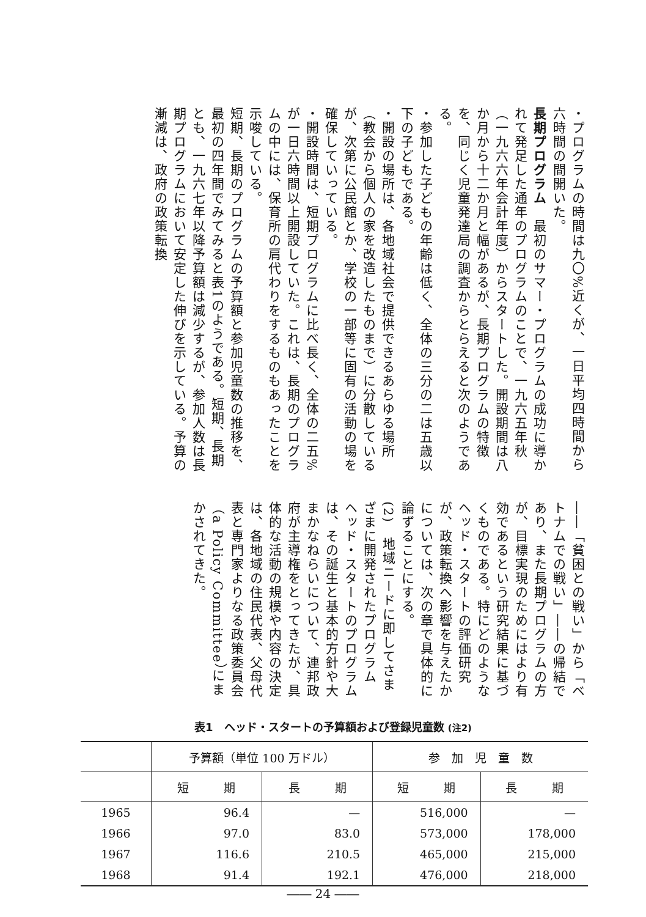・プログラムの時間は九〇%近くが、一日平均四時間から六時間の間開いた。
長期プログラム　最初のサマー・プログラムの成功に導かれて発足した通年のプログラムのことで、一九六五年秋（一九六六年会計年度）からスタートした。開設期間は八か月から十二か月と幅があるが、長期プログラムの特徴を、同じく児童発達局の調査からとらえると次のようである。
・参加した子どもの年齢は低く、全体の三分の二は五歳以下の子どもである。
・開設の場所は、各地域社会で提供できるあらゆる場所（教会から個人の家を改造したものまで）に分散しているが、次第に公民館とか、学校の一部等に固有の活動の場を確保していっている。
・開設時間は、短期プログラムに比べ長く、全体の二五%が一日六時間以上開設していた。これは、長期のプログラムの中には、保育所の肩代わりをするものもあったことを示唆している。
短期、長期のプログラムの予算額と参加児童数の推移を、最初の四年間でみてみると表1のようである。短期、長期とも、一九六七年以降予算額は減少するが、参加人数は長期プログラムにおいて安定した伸びを示している。予算の漸減は、政府の政策転換
――「貧困との戦い」から「ベトナムでの戦い」――の帰結であり、また長期プログラムの方が、目標実現のためにはより有効であるという研究結果に基づくものである。特にどのようなヘッド・スタートの評価研究が、政策転換へ影響を与えたかについては、次の章で具体的に論ずることにする。
(2)　地域ニードに即してさまざまに開発されたプログラム
ヘッド・スタートのプログラムは、その誕生と基本的方針や大まかなねらいについて、連邦政府が主導権をとってきたが、具体的な活動の規模や内容の決定は、各地域の住民代表、父母代表と専門家よりなる政策委員会（a Policy Committee）にまかされてきた。
表1　ヘッド・スタートの予算額および登録児童数 (注2)
| | 予算額（単位 100 万ドル） | | 参 加 児 童 数 | |
| --- | --- | --- | --- | --- |
| | 短 期 | 長 期 | 短 期 | 長 期 |
| 1965 | 96.4 | — | 516,000 | — |
| 1966 | 97.0 | 83.0 | 573,000 | 178,000 |
| 1967 | 116.6 | 210.5 | 465,000 | 215,000 |
| 1968 | 91.4 | 192.1 | 476,000 | 218,000 |
―― 24 ――